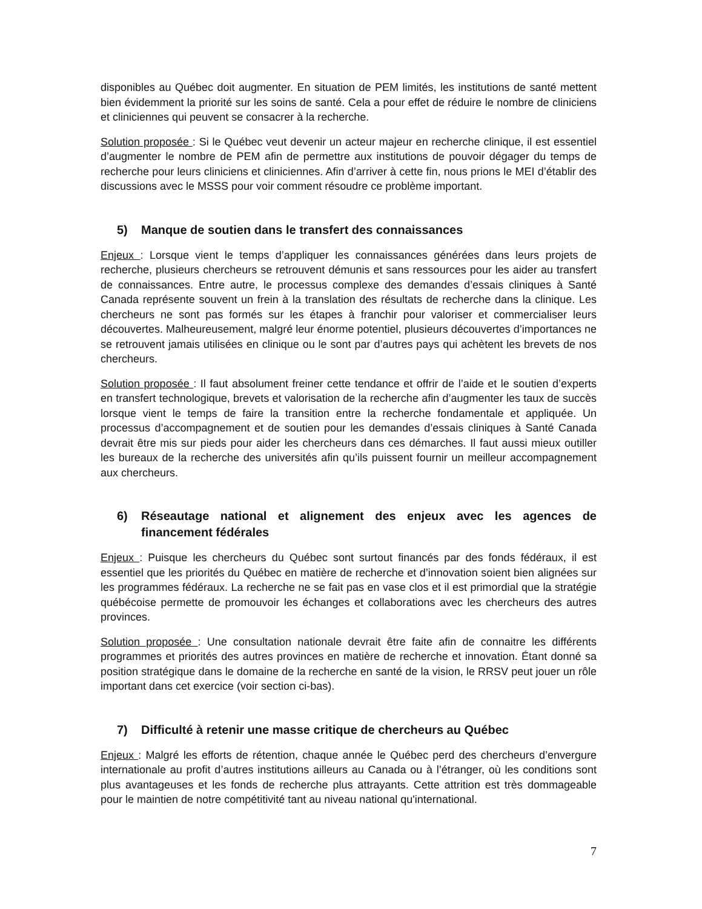disponibles au Québec doit augmenter. En situation de PEM limités, les institutions de santé mettent bien évidemment la priorité sur les soins de santé. Cela a pour effet de réduire le nombre de cliniciens et cliniciennes qui peuvent se consacrer à la recherche.
Solution proposée : Si le Québec veut devenir un acteur majeur en recherche clinique, il est essentiel d’augmenter le nombre de PEM afin de permettre aux institutions de pouvoir dégager du temps de recherche pour leurs cliniciens et cliniciennes. Afin d’arriver à cette fin, nous prions le MEI d’établir des discussions avec le MSSS pour voir comment résoudre ce problème important.
5) Manque de soutien dans le transfert des connaissances
Enjeux : Lorsque vient le temps d’appliquer les connaissances générées dans leurs projets de recherche, plusieurs chercheurs se retrouvent démunis et sans ressources pour les aider au transfert de connaissances. Entre autre, le processus complexe des demandes d’essais cliniques à Santé Canada représente souvent un frein à la translation des résultats de recherche dans la clinique. Les chercheurs ne sont pas formés sur les étapes à franchir pour valoriser et commercialiser leurs découvertes. Malheureusement, malgré leur énorme potentiel, plusieurs découvertes d’importances ne se retrouvent jamais utilisées en clinique ou le sont par d’autres pays qui achètent les brevets de nos chercheurs.
Solution proposée : Il faut absolument freiner cette tendance et offrir de l’aide et le soutien d’experts en transfert technologique, brevets et valorisation de la recherche afin d’augmenter les taux de succès lorsque vient le temps de faire la transition entre la recherche fondamentale et appliquée. Un processus d’accompagnement et de soutien pour les demandes d’essais cliniques à Santé Canada devrait être mis sur pieds pour aider les chercheurs dans ces démarches. Il faut aussi mieux outiller les bureaux de la recherche des universités afin qu’ils puissent fournir un meilleur accompagnement aux chercheurs.
6) Réseautage national et alignement des enjeux avec les agences de financement fédérales
Enjeux : Puisque les chercheurs du Québec sont surtout financés par des fonds fédéraux, il est essentiel que les priorités du Québec en matière de recherche et d’innovation soient bien alignées sur les programmes fédéraux. La recherche ne se fait pas en vase clos et il est primordial que la stratégie québécoise permette de promouvoir les échanges et collaborations avec les chercheurs des autres provinces.
Solution proposée : Une consultation nationale devrait être faite afin de connaitre les différents programmes et priorités des autres provinces en matière de recherche et innovation. Étant donné sa position stratégique dans le domaine de la recherche en santé de la vision, le RRSV peut jouer un rôle important dans cet exercice (voir section ci-bas).
7) Difficulté à retenir une masse critique de chercheurs au Québec
Enjeux : Malgré les efforts de rétention, chaque année le Québec perd des chercheurs d’envergure internationale au profit d’autres institutions ailleurs au Canada ou à l’étranger, où les conditions sont plus avantageuses et les fonds de recherche plus attrayants. Cette attrition est très dommageable pour le maintien de notre compétitivité tant au niveau national qu'international.
7